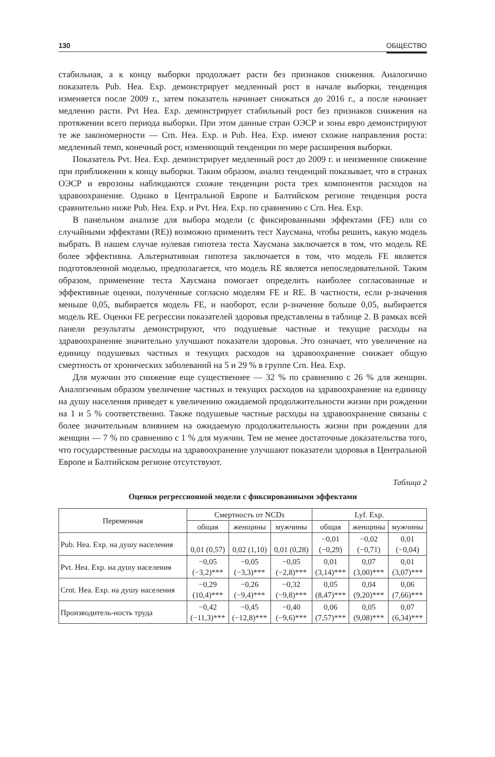130 ОБЩЕСТВО
стабильная, а к концу выборки продолжает расти без признаков снижения. Аналогично показатель Pub. Hea. Exp. демонстрирует медленный рост в начале выборки, тенденция изменяется после 2009 г., затем показатель начинает снижаться до 2016 г., а после начинает медленно расти. Pvt Hea. Exp. демонстрирует стабильный рост без признаков снижения на протяжении всего периода выборки. При этом данные стран ОЭСР и зоны евро демонстрируют те же закономерности — Crn. Hea. Exp. и Pub. Hea. Exp. имеют схожие направления роста: медленный темп, конечный рост, изменяющий тенденции по мере расширения выборки.
Показатель Pvt. Hea. Exp. демонстрирует медленный рост до 2009 г. и неизменное снижение при приближении к концу выборки. Таким образом, анализ тенденций показывает, что в странах ОЭСР и еврозоны наблюдаются схожие тенденции роста трех компонентов расходов на здравоохранение. Однако в Центральной Европе и Балтийском регионе тенденция роста сравнительно ниже Pub. Hea. Exp. и Pvt. Hea. Exp. по сравнению с Crn. Hea. Exp.
В панельном анализе для выбора модели (с фиксированными эффектами (FE) или со случайными эффектами (RE)) возможно применить тест Хаусмана, чтобы решить, какую модель выбрать. В нашем случае нулевая гипотеза теста Хаусмана заключается в том, что модель RE более эффективна. Альтернативная гипотеза заключается в том, что модель FE является подготовленной моделью, предполагается, что модель RE является непоследовательной. Таким образом, применение теста Хаусмана помогает определить наиболее согласованные и эффективные оценки, полученные согласно моделям FE и RE. В частности, если p-значения меньше 0,05, выбирается модель FE, и наоборот, если p-значение больше 0,05, выбирается модель RE. Оценки FE регрессии показателей здоровья представлены в таблице 2. В рамках всей панели результаты демонстрируют, что подушевые частные и текущие расходы на здравоохранение значительно улучшают показатели здоровья. Это означает, что увеличение на единицу подушевых частных и текущих расходов на здравоохранение снижает общую смертность от хронических заболеваний на 5 и 29 % в группе Crn. Hea. Exp.
Для мужчин это снижение еще существеннее — 32 % по сравнению с 26 % для женщин. Аналогичным образом увеличение частных и текущих расходов на здравоохранение на единицу на душу населения приведет к увеличению ожидаемой продолжительности жизни при рождении на 1 и 5 % соответственно. Также подушевые частные расходы на здравоохранение связаны с более значительным влиянием на ожидаемую продолжительность жизни при рождении для женщин — 7 % по сравнению с 1 % для мужчин. Тем не менее достаточные доказательства того, что государственные расходы на здравоохранение улучшают показатели здоровья в Центральной Европе и Балтийском регионе отсутствуют.
Таблица 2
Оценки регрессионной модели с фиксированными эффектами
| Переменная | Смертность от NCDs | | | Lyf. Exp. | | |
| --- | --- | --- | --- | --- | --- | --- |
| | общая | женщины | мужчины | общая | женщины | мужчины |
| Pub. Hea. Exp. на душу населения | 0,01 (0,57) | 0,02 (1,10) | 0,01 (0,28) | −0,01 (−0,29) | −0,02 (−0,71) | 0,01 (−0,04) |
| Pvt. Hea. Exp. на душу населения | −0,05 (−3,2)*** | −0,05 (−3,3)*** | −0,05 (−2,8)*** | 0,01 (3,14)*** | 0,07 (3,00)*** | 0,01 (3,07)*** |
| Crnt. Hea. Exp. на душу населения | −0,29 (10,4)*** | −0,26 (−9,4)*** | −0,32 (−9,8)*** | 0,05 (8,47)*** | 0,04 (9,20)*** | 0,06 (7,66)*** |
| Производитель-ность труда | −0,42 (−11,3)*** | −0,45 (−12,8)*** | −0,40 (−9,6)*** | 0,06 (7,57)*** | 0,05 (9,08)*** | 0,07 (6,34)*** |